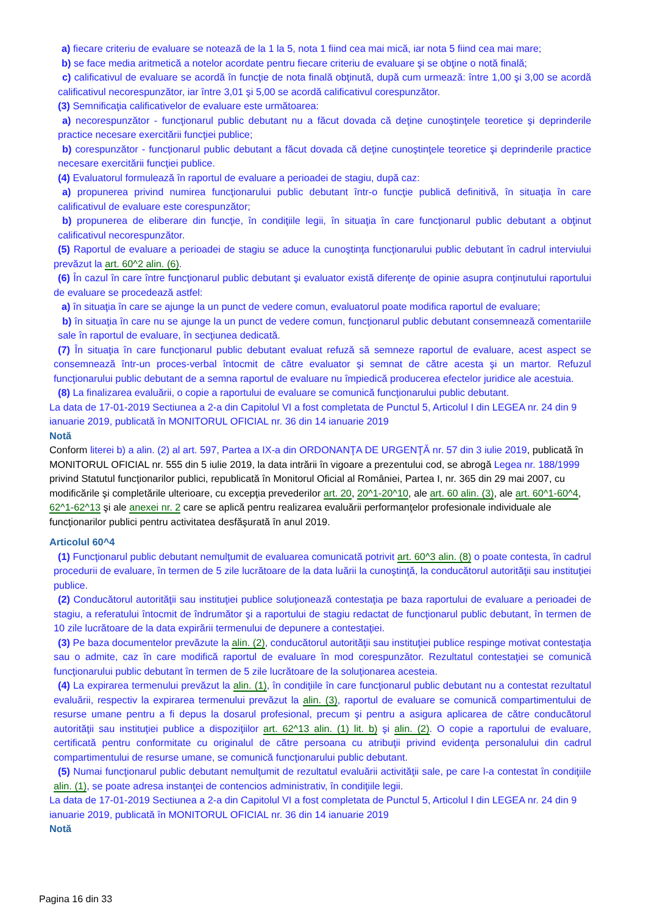a) fiecare criteriu de evaluare se notează de la 1 la 5, nota 1 fiind cea mai mică, iar nota 5 fiind cea mai mare;
b) se face media aritmetică a notelor acordate pentru fiecare criteriu de evaluare şi se obţine o notă finală;
c) calificativul de evaluare se acordă în funcţie de nota finală obţinută, după cum urmează: între 1,00 şi 3,00 se acordă calificativul necorespunzător, iar între 3,01 şi 5,00 se acordă calificativul corespunzător.
(3) Semnificaţia calificativelor de evaluare este următoarea:
a) necorespunzător - funcţionarul public debutant nu a făcut dovada că deţine cunoştinţele teoretice şi deprinderile practice necesare exercitării funcţiei publice;
b) corespunzător - funcţionarul public debutant a făcut dovada că deţine cunoştinţele teoretice şi deprinderile practice necesare exercitării funcţiei publice.
(4) Evaluatorul formulează în raportul de evaluare a perioadei de stagiu, după caz:
a) propunerea privind numirea funcţionarului public debutant într-o funcţie publică definitivă, în situaţia în care calificativul de evaluare este corespunzător;
b) propunerea de eliberare din funcţie, în condiţiile legii, în situaţia în care funcţionarul public debutant a obţinut calificativul necorespunzător.
(5) Raportul de evaluare a perioadei de stagiu se aduce la cunoştinţa funcţionarului public debutant în cadrul interviului prevăzut la art. 60^2 alin. (6).
(6) În cazul în care între funcţionarul public debutant şi evaluator există diferenţe de opinie asupra conţinutului raportului de evaluare se procedează astfel:
a) în situaţia în care se ajunge la un punct de vedere comun, evaluatorul poate modifica raportul de evaluare;
b) în situaţia în care nu se ajunge la un punct de vedere comun, funcţionarul public debutant consemnează comentariile sale în raportul de evaluare, în secţiunea dedicată.
(7) În situaţia în care funcţionarul public debutant evaluat refuză să semneze raportul de evaluare, acest aspect se consemnează într-un proces-verbal întocmit de către evaluator şi semnat de către acesta şi un martor. Refuzul funcţionarului public debutant de a semna raportul de evaluare nu împiedică producerea efectelor juridice ale acestuia.
(8) La finalizarea evaluării, o copie a raportului de evaluare se comunică funcţionarului public debutant.
La data de 17-01-2019 Sectiunea a 2-a din Capitolul VI a fost completata de Punctul 5, Articolul I din LEGEA nr. 24 din 9 ianuarie 2019, publicată în MONITORUL OFICIAL nr. 36 din 14 ianuarie 2019
Notă
Conform literei b) a alin. (2) al art. 597, Partea a IX-a din ORDONANŢA DE URGENŢĂ nr. 57 din 3 iulie 2019, publicată în MONITORUL OFICIAL nr. 555 din 5 iulie 2019, la data intrării în vigoare a prezentului cod, se abrogă Legea nr. 188/1999 privind Statutul funcţionarilor publici, republicată în Monitorul Oficial al României, Partea I, nr. 365 din 29 mai 2007, cu modificările şi completările ulterioare, cu excepţia prevederilor art. 20, 20^1-20^10, ale art. 60 alin. (3), ale art. 60^1-60^4, 62^1-62^13 şi ale anexei nr. 2 care se aplică pentru realizarea evaluării performanţelor profesionale individuale ale funcţionarilor publici pentru activitatea desfăşurată în anul 2019.
Articolul 60^4
(1) Funcţionarul public debutant nemulţumit de evaluarea comunicată potrivit art. 60^3 alin. (8) o poate contesta, în cadrul procedurii de evaluare, în termen de 5 zile lucrătoare de la data luării la cunoştinţă, la conducătorul autorităţii sau instituţiei publice.
(2) Conducătorul autorităţii sau instituţiei publice soluţionează contestaţia pe baza raportului de evaluare a perioadei de stagiu, a referatului întocmit de îndrumător şi a raportului de stagiu redactat de funcţionarul public debutant, în termen de 10 zile lucrătoare de la data expirării termenului de depunere a contestaţiei.
(3) Pe baza documentelor prevăzute la alin. (2), conducătorul autorităţii sau instituţiei publice respinge motivat contestaţia sau o admite, caz în care modifică raportul de evaluare în mod corespunzător. Rezultatul contestaţiei se comunică funcţionarului public debutant în termen de 5 zile lucrătoare de la soluţionarea acesteia.
(4) La expirarea termenului prevăzut la alin. (1), în condiţiile în care funcţionarul public debutant nu a contestat rezultatul evaluării, respectiv la expirarea termenului prevăzut la alin. (3), raportul de evaluare se comunică compartimentului de resurse umane pentru a fi depus la dosarul profesional, precum şi pentru a asigura aplicarea de către conducătorul autorităţii sau instituţiei publice a dispoziţiilor art. 62^13 alin. (1) lit. b) şi alin. (2). O copie a raportului de evaluare, certificată pentru conformitate cu originalul de către persoana cu atribuţii privind evidenţa personalului din cadrul compartimentului de resurse umane, se comunică funcţionarului public debutant.
(5) Numai funcţionarul public debutant nemulţumit de rezultatul evaluării activităţii sale, pe care l-a contestat în condiţiile alin. (1), se poate adresa instanţei de contencios administrativ, în condiţiile legii.
La data de 17-01-2019 Sectiunea a 2-a din Capitolul VI a fost completata de Punctul 5, Articolul I din LEGEA nr. 24 din 9 ianuarie 2019, publicată în MONITORUL OFICIAL nr. 36 din 14 ianuarie 2019
Notă
Pagina 16 din 33